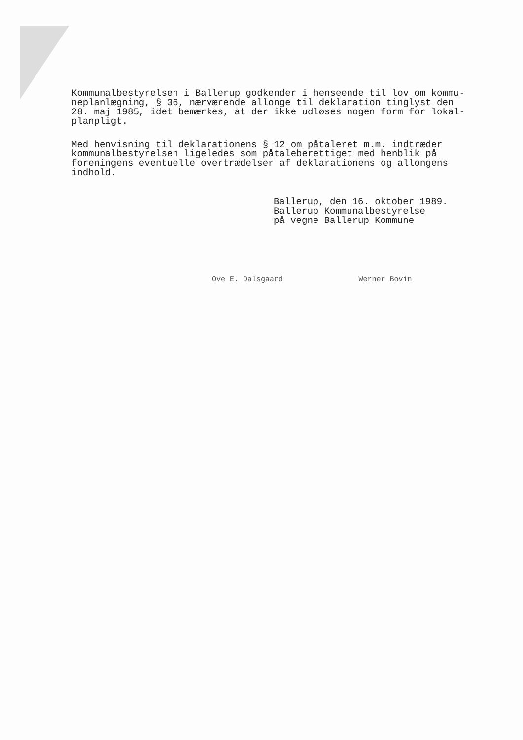Kommunalbestyrelsen i Ballerup godkender i henseende til lov om kommu-
neplanlægning, § 36, nærværende allonge til deklaration tinglyst den
28. maj 1985, idet bemærkes, at der ikke udløses nogen form for lokal-
planpligt.
Med henvisning til deklarationens § 12 om påtaleret m.m. indtræder
kommunalbestyrelsen ligeledes som påtaleberettiget med henblik på
foreningens eventuelle overtrædelser af deklarationens og allongens
indhold.
Ballerup, den 16. oktober 1989.
Ballerup Kommunalbestyrelse
på vegne Ballerup Kommune
Ove E. Dalsgaard Werner Bovin